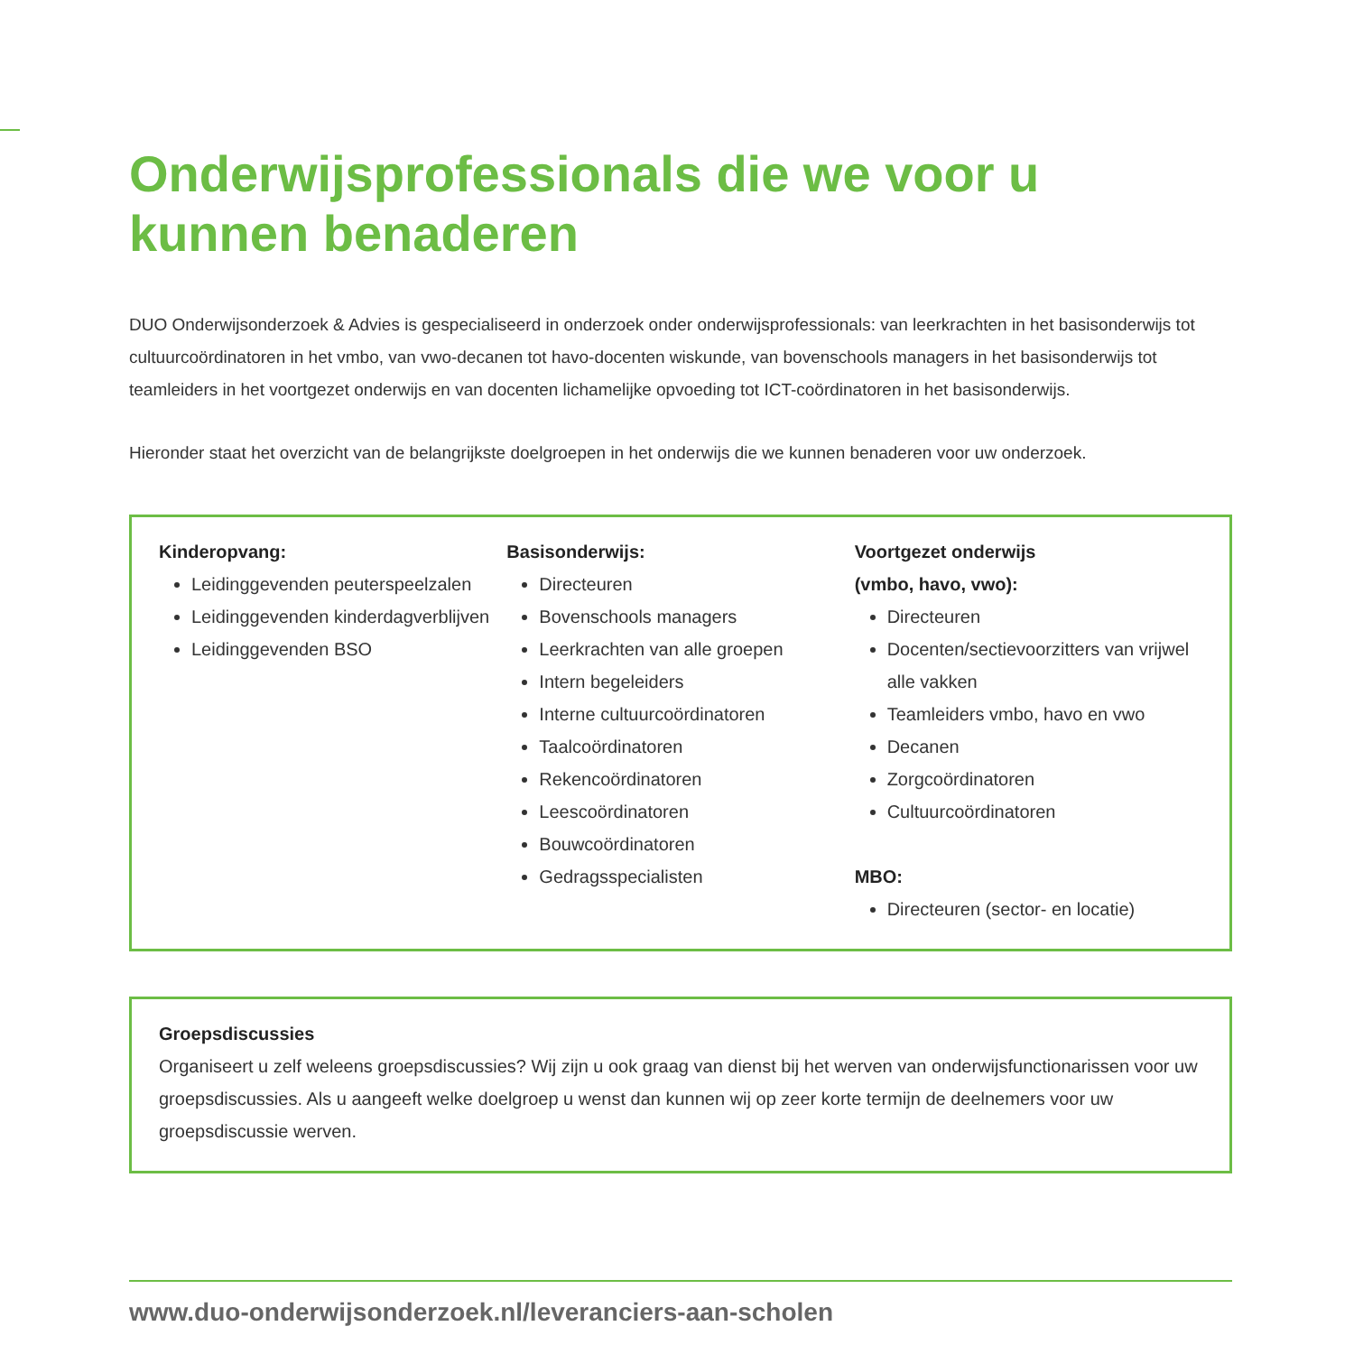Onderwijsprofessionals die we voor u kunnen benaderen
DUO Onderwijsonderzoek & Advies is gespecialiseerd in onderzoek onder onderwijsprofessionals: van leerkrachten in het basisonderwijs tot cultuurcoördinatoren in het vmbo, van vwo-decanen tot havo-docenten wiskunde, van bovenschools managers in het basisonderwijs tot teamleiders in het voortgezet onderwijs en van docenten lichamelijke opvoeding tot ICT-coördinatoren in het basisonderwijs.
Hieronder staat het overzicht van de belangrijkste doelgroepen in het onderwijs die we kunnen benaderen voor uw onderzoek.
Kinderopvang:
Leidinggevenden peuterspeelzalen
Leidinggevenden kinderdagverblijven
Leidinggevenden BSO
Basisonderwijs:
Directeuren
Bovenschools managers
Leerkrachten van alle groepen
Intern begeleiders
Interne cultuurcoördinatoren
Taalcoördinatoren
Rekencoördinatoren
Leescoördinatoren
Bouwcoördinatoren
Gedragsspecialisten
Voortgezet onderwijs
(vmbo, havo, vwo):
Directeuren
Docenten/sectievoorzitters van vrijwel alle vakken
Teamleiders vmbo, havo en vwo
Decanen
Zorgcoördinatoren
Cultuurcoördinatoren
MBO:
Directeuren (sector- en locatie)
Groepsdiscussies
Organiseert u zelf weleens groepsdiscussies? Wij zijn u ook graag van dienst bij het werven van onderwijsfunctionarissen voor uw groepsdiscussies. Als u aangeeft welke doelgroep u wenst dan kunnen wij op zeer korte termijn de deelnemers voor uw groepsdiscussie werven.
www.duo-onderwijsonderzoek.nl/leveranciers-aan-scholen